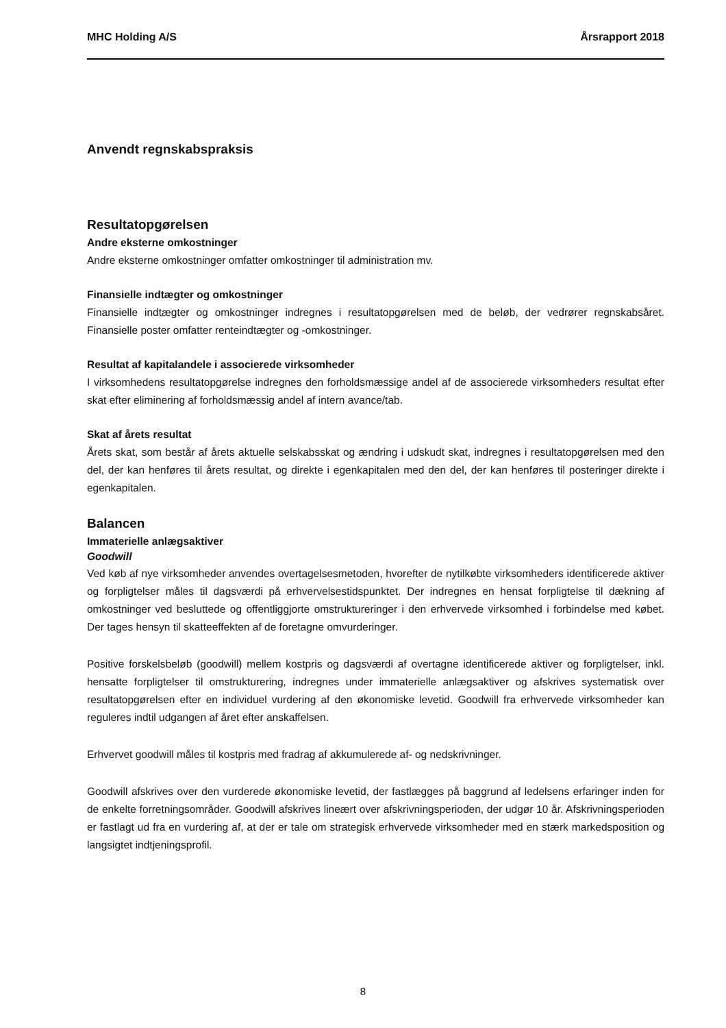MHC Holding A/S Årsrapport 2018
Anvendt regnskabspraksis
Resultatopgørelsen
Andre eksterne omkostninger
Andre eksterne omkostninger omfatter omkostninger til administration mv.
Finansielle indtægter og omkostninger
Finansielle indtægter og omkostninger indregnes i resultatopgørelsen med de beløb, der vedrører regnskabsåret. Finansielle poster omfatter renteindtægter og -omkostninger.
Resultat af kapitalandele i associerede virksomheder
I virksomhedens resultatopgørelse indregnes den forholdsmæssige andel af de associerede virksomheders resultat efter skat efter eliminering af forholdsmæssig andel af intern avance/tab.
Skat af årets resultat
Årets skat, som består af årets aktuelle selskabsskat og ændring i udskudt skat, indregnes i resultatopgørelsen med den del, der kan henføres til årets resultat, og direkte i egenkapitalen med den del, der kan henføres til posteringer direkte i egenkapitalen.
Balancen
Immaterielle anlægsaktiver
Goodwill
Ved køb af nye virksomheder anvendes overtagelsesmetoden, hvorefter de nytilkøbte virksomheders identificerede aktiver og forpligtelser måles til dagsværdi på erhvervelsestidspunktet. Der indregnes en hensat forpligtelse til dækning af omkostninger ved besluttede og offentliggjorte omstruktureringer i den erhvervede virksomhed i forbindelse med købet. Der tages hensyn til skatteeffekten af de foretagne omvurderinger.
Positive forskelsbeløb (goodwill) mellem kostpris og dagsværdi af overtagne identificerede aktiver og forpligtelser, inkl. hensatte forpligtelser til omstrukturering, indregnes under immaterielle anlægsaktiver og afskrives systematisk over resultatopgørelsen efter en individuel vurdering af den økonomiske levetid. Goodwill fra erhvervede virksomheder kan reguleres indtil udgangen af året efter anskaffelsen.
Erhvervet goodwill måles til kostpris med fradrag af akkumulerede af- og nedskrivninger.
Goodwill afskrives over den vurderede økonomiske levetid, der fastlægges på baggrund af ledelsens erfaringer inden for de enkelte forretningsområder. Goodwill afskrives lineært over afskrivningsperioden, der udgør 10 år. Afskrivningsperioden er fastlagt ud fra en vurdering af, at der er tale om strategisk erhvervede virksomheder med en stærk markedsposition og langsigtet indtjeningsprofil.
8